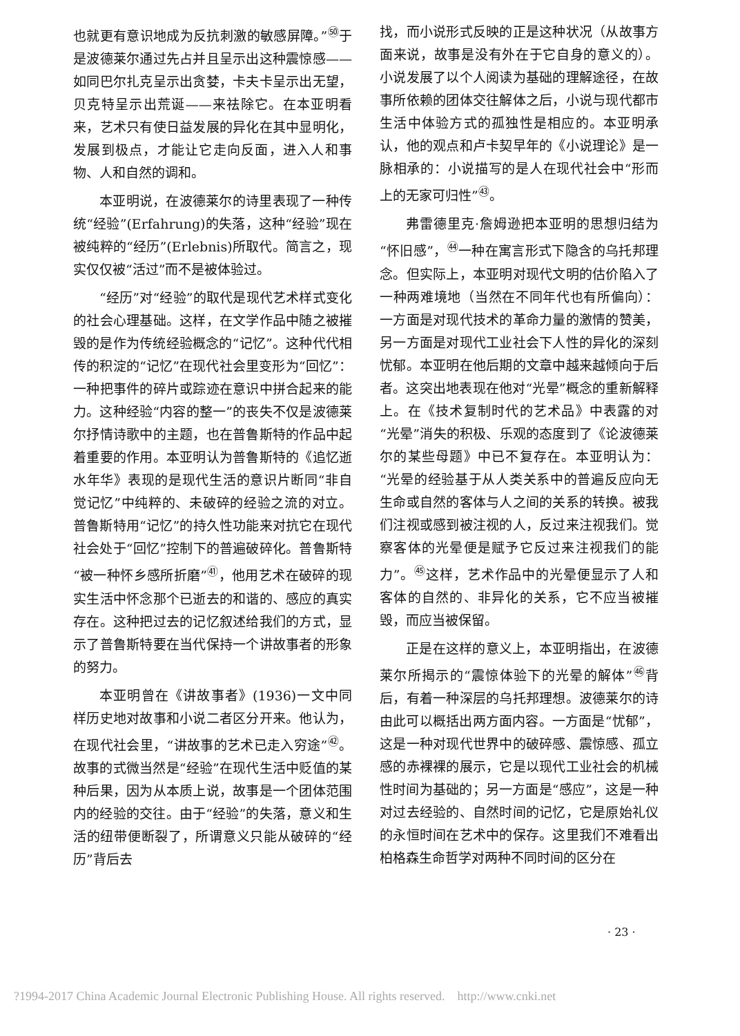也就更有意识地成为反抗刺激的敏感屏障。”<sup>㊿</sup>于是波德莱尔通过先占并且呈示出这种震惊感——如同巴尔扎克呈示出贪婪，卡夫卡呈示出无望，贝克特呈示出荒诞——来祛除它。在本亚明看来，艺术只有使日益发展的异化在其中显明化，发展到极点，才能让它走向反面，进入人和事物、人和自然的调和。
本亚明说，在波德莱尔的诗里表现了一种传统“经验”(Erfahrung)的失落，这种“经验”现在被纯粹的“经历”(Erlebnis)所取代。简言之，现实仅仅被“活过”而不是被体验过。
“经历”对“经验”的取代是现代艺术样式变化的社会心理基础。这样，在文学作品中随之被摧毁的是作为传统经验概念的“记忆”。这种代代相传的积淀的“记忆”在现代社会里变形为“回忆”：一种把事件的碎片或踪迹在意识中拼合起来的能力。这种经验“内容的整一”的丧失不仅是波德莱尔抒情诗歌中的主题，也在普鲁斯特的作品中起着重要的作用。本亚明认为普鲁斯特的《追忆逝水年华》表现的是现代生活的意识片断同“非自觉记忆”中纯粹的、未破碎的经验之流的对立。普鲁斯特用“记忆”的持久性功能来对抗它在现代社会处于“回忆”控制下的普遍破碎化。普鲁斯特“被一种怀乡感所折磨”<sup>㊶</sup>，他用艺术在破碎的现实生活中怀念那个已逝去的和谐的、感应的真实存在。这种把过去的记忆叙述给我们的方式，显示了普鲁斯特要在当代保持一个讲故事者的形象的努力。
本亚明曾在《讲故事者》(1936)一文中同样历史地对故事和小说二者区分开来。他认为，在现代社会里，“讲故事的艺术已走入穷途”<sup>㊷</sup>。故事的式微当然是“经验”在现代生活中贬值的某种后果，因为从本质上说，故事是一个团体范围内的经验的交往。由于“经验”的失落，意义和生活的纽带便断裂了，所谓意义只能从破碎的“经历”背后去
找，而小说形式反映的正是这种状况（从故事方面来说，故事是没有外在于它自身的意义的）。小说发展了以个人阅读为基础的理解途径，在故事所依赖的团体交往解体之后，小说与现代都市生活中体验方式的孤独性是相应的。本亚明承认，他的观点和卢卡契早年的《小说理论》是一脉相承的：小说描写的是人在现代社会中“形而上的无家可归性”<sup>㊸</sup>。
弗雷德里克·詹姆逊把本亚明的思想归结为“怀旧感”，<sup>㊹</sup>一种在寓言形式下隐含的乌托邦理念。但实际上，本亚明对现代文明的估价陷入了一种两难境地（当然在不同年代也有所偏向）：一方面是对现代技术的革命力量的激情的赞美，另一方面是对现代工业社会下人性的异化的深刻忧郁。本亚明在他后期的文章中越来越倾向于后者。这突出地表现在他对“光晕”概念的重新解释上。在《技术复制时代的艺术品》中表露的对“光晕”消失的积极、乐观的态度到了《论波德莱尔的某些母题》中已不复存在。本亚明认为：“光晕的经验基于从人类关系中的普遍反应向无生命或自然的客体与人之间的关系的转换。被我们注视或感到被注视的人，反过来注视我们。觉察客体的光晕便是赋予它反过来注视我们的能力”。<sup>㊺</sup>这样，艺术作品中的光晕便显示了人和客体的自然的、非异化的关系，它不应当被摧毁，而应当被保留。
正是在这样的意义上，本亚明指出，在波德莱尔所揭示的“震惊体验下的光晕的解体”<sup>㊻</sup>背后，有着一种深层的乌托邦理想。波德莱尔的诗由此可以概括出两方面内容。一方面是“忧郁”，这是一种对现代世界中的破碎感、震惊感、孤立感的赤裸裸的展示，它是以现代工业社会的机械性时间为基础的；另一方面是“感应”，这是一种对过去经验的、自然时间的记忆，它是原始礼仪的永恒时间在艺术中的保存。这里我们不难看出柏格森生命哲学对两种不同时间的区分在
· 23 ·
?1994-2017 China Academic Journal Electronic Publishing House. All rights reserved. http://www.cnki.net